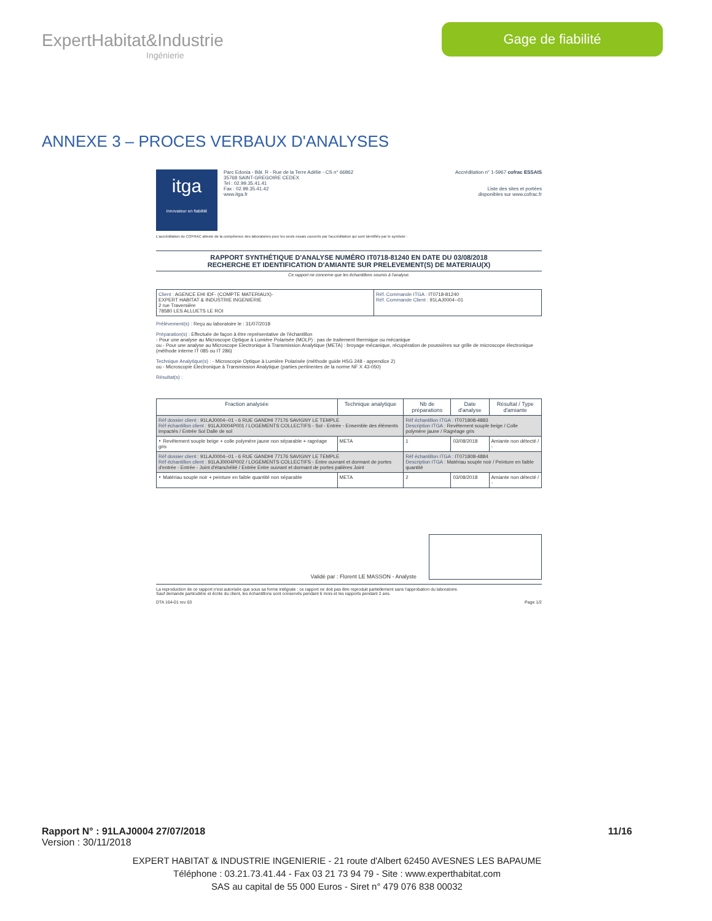ExpertHabitat&Industrie
Ingénierie
Gage de fiabilité
ANNEXE 3 – PROCES VERBAUX D'ANALYSES
itga
Innovateur en fiabilité
Parc Edonia - Bât. R - Rue de la Terre Adélie - CS n° 66862
35768 SAINT-GREGOIRE CEDEX
Tel : 02.99.35.41.41
Fax : 02.99.35.41.42
www.itga.fr
Accréditation n° 1-5967 cofrac ESSAIS
Liste des sites et portées
disponibles sur www.cofrac.fr
L'accréditation du COFRAC atteste de la compétence des laboratoires pour les seuls essais couverts par l'accréditation qui sont identifiés par le symbole :
RAPPORT SYNTHÉTIQUE D'ANALYSE NUMÉRO IT0718-81240 EN DATE DU 03/08/2018
RECHERCHE ET IDENTIFICATION D'AMIANTE SUR PRELEVEMENT(S) DE MATERIAU(X)
Ce rapport ne concerne que les échantillons soumis à l'analyse.
| Client : AGENCE EHI IDF- (COMPTE MATERIAUX)- EXPERT HABITAT & INDUSTRIE INGENIERIE 2 rue Traversière 78580 LES ALLUETS LE ROI | Réf. Commande ITGA : IT0718-81240 Réf. Commande Client : 91LAJ0004--01 |
Prélèvement(s) : Reçu au laboratoire le : 31/07/2018
Préparation(s) : Effectuée de façon à être représentative de l'échantillon
- Pour une analyse au Microscope Optique à Lumière Polarisée (MOLP) : pas de traitement thermique ou mécanique
ou - Pour une analyse au Microscope Electronique à Transmission Analytique (META) : broyage mécanique, récupération de poussières sur grille de microscope électronique (méthode interne IT 085 ou IT 286)
Technique Analytique(s) : - Microscopie Optique à Lumière Polarisée (méthode guide HSG 248 - appendice 2)
ou - Microscopie Electronique à Transmission Analytique (parties pertinentes de la norme NF X 43-050)
Résultat(s) :
| Fraction analysée | Technique analytique | Nb de préparations | Date d'analyse | Résultat / Type d'amiante |
| --- | --- | --- | --- | --- |
| Réf dossier client : 91LAJ0004--01 - 6 RUE GANDHI 77176 SAVIGNY LE TEMPLE Réf échantillon client : 91LAJ0004P001 / LOGEMENTS COLLECTIFS - Sol - Entrée - Ensemble des éléments impactés / Entrée Sol Dalle de sol | | Réf échantillon ITGA : IT071808-4883 Description ITGA : Revêtement souple beige / Colle polymère jaune / Ragréage gris | | |
| ‣ Revêtement souple beige + colle polymère jaune non séparable + ragréage gris | META | 1 | 03/08/2018 | Amiante non détecté / - |
| Réf dossier client : 91LAJ0004--01 - 6 RUE GANDHI 77176 SAVIGNY LE TEMPLE Réf échantillon client : 91LAJ0004P002 / LOGEMENTS COLLECTIFS - Entre ouvrant et dormant de portes d'entrée - Entrée - Joint d'étanchéité / Entrée Entre ouvrant et dormant de portes palières Joint | | Réf échantillon ITGA : IT071808-4884 Description ITGA : Matériau souple noir / Peinture en faible quantité | | |
| ‣ Matériau souple noir + peinture en faible quantité non séparable | META | 2 | 03/08/2018 | Amiante non détecté / - |
Validé par : Florent LE MASSON - Analyste
La reproduction de ce rapport n'est autorisée que sous sa forme intégrale : ce rapport ne doit pas être reproduit partiellement sans l'approbation du laboratoire.
Sauf demande particulière et écrite du client, les échantillons sont conservés pendant 6 mois et les rapports pendant 2 ans.
DTA 164-01 rev 03 Page 1/2
Rapport N° : 91LAJ0004 27/07/2018 11/16
Version : 30/11/2018
EXPERT HABITAT & INDUSTRIE INGENIERIE - 21 route d'Albert 62450 AVESNES LES BAPAUME
Téléphone : 03.21.73.41.44 - Fax 03 21 73 94 79 - Site : www.experthabitat.com
SAS au capital de 55 000 Euros - Siret n° 479 076 838 00032